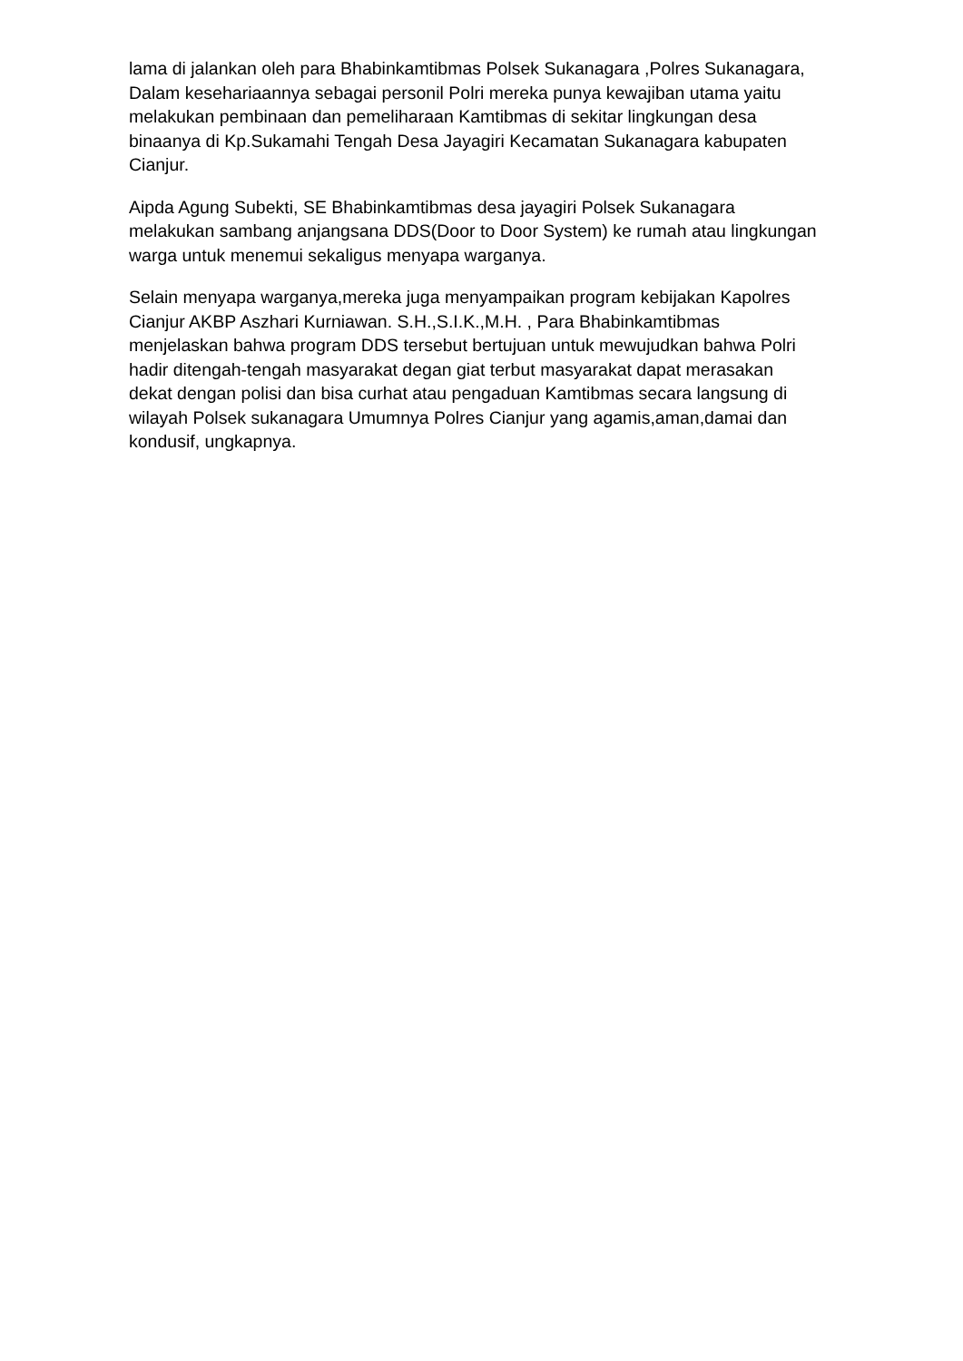lama di jalankan oleh para Bhabinkamtibmas Polsek Sukanagara ,Polres Sukanagara, Dalam kesehariaannya sebagai personil Polri mereka punya kewajiban utama yaitu melakukan pembinaan dan pemeliharaan Kamtibmas di sekitar lingkungan desa binaanya di Kp.Sukamahi Tengah Desa Jayagiri Kecamatan Sukanagara kabupaten Cianjur.
Aipda Agung Subekti, SE Bhabinkamtibmas desa jayagiri Polsek Sukanagara melakukan sambang anjangsana DDS(Door to Door System) ke rumah atau lingkungan warga untuk menemui sekaligus menyapa warganya.
Selain menyapa warganya,mereka juga menyampaikan program kebijakan Kapolres Cianjur AKBP Aszhari Kurniawan. S.H.,S.I.K.,M.H. , Para Bhabinkamtibmas menjelaskan bahwa program DDS tersebut bertujuan untuk mewujudkan bahwa Polri hadir ditengah-tengah masyarakat degan giat terbut masyarakat dapat merasakan dekat dengan polisi dan bisa curhat atau pengaduan Kamtibmas secara langsung di wilayah Polsek sukanagara Umumnya Polres Cianjur yang agamis,aman,damai dan kondusif, ungkapnya.